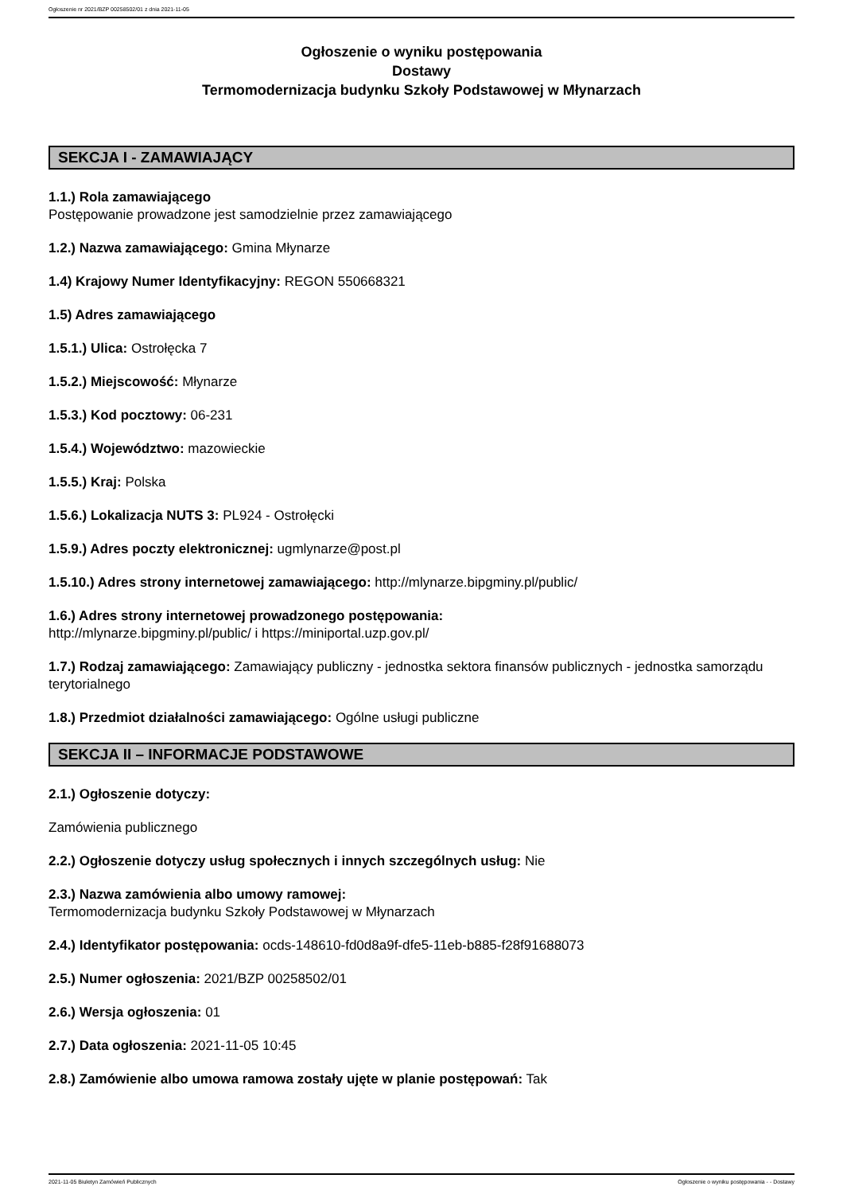Ogłoszenie nr 2021/BZP 00258502/01 z dnia 2021-11-05
Ogłoszenie o wyniku postępowania
Dostawy
Termomodernizacja budynku Szkoły Podstawowej w Młynarzach
SEKCJA I - ZAMAWIAJĄCY
1.1.) Rola zamawiającego
Postępowanie prowadzone jest samodzielnie przez zamawiającego
1.2.) Nazwa zamawiającego: Gmina Młynarze
1.4) Krajowy Numer Identyfikacyjny: REGON 550668321
1.5) Adres zamawiającego
1.5.1.) Ulica: Ostrołęcka 7
1.5.2.) Miejscowość: Młynarze
1.5.3.) Kod pocztowy: 06-231
1.5.4.) Województwo: mazowieckie
1.5.5.) Kraj: Polska
1.5.6.) Lokalizacja NUTS 3: PL924 - Ostrołęcki
1.5.9.) Adres poczty elektronicznej: ugmlynarze@post.pl
1.5.10.) Adres strony internetowej zamawiającego: http://mlynarze.bipgminy.pl/public/
1.6.) Adres strony internetowej prowadzonego postępowania:
http://mlynarze.bipgminy.pl/public/ i https://miniportal.uzp.gov.pl/
1.7.) Rodzaj zamawiającego: Zamawiający publiczny - jednostka sektora finansów publicznych - jednostka samorządu terytorialnego
1.8.) Przedmiot działalności zamawiającego: Ogólne usługi publiczne
SEKCJA II – INFORMACJE PODSTAWOWE
2.1.) Ogłoszenie dotyczy:
Zamówienia publicznego
2.2.) Ogłoszenie dotyczy usług społecznych i innych szczególnych usług: Nie
2.3.) Nazwa zamówienia albo umowy ramowej:
Termomodernizacja budynku Szkoły Podstawowej w Młynarzach
2.4.) Identyfikator postępowania: ocds-148610-fd0d8a9f-dfe5-11eb-b885-f28f91688073
2.5.) Numer ogłoszenia: 2021/BZP 00258502/01
2.6.) Wersja ogłoszenia: 01
2.7.) Data ogłoszenia: 2021-11-05 10:45
2.8.) Zamówienie albo umowa ramowa zostały ujęte w planie postępowań: Tak
2021-11-05 Biuletyn Zamówień Publicznych Ogłoszenie o wyniku postępowania - - Dostawy